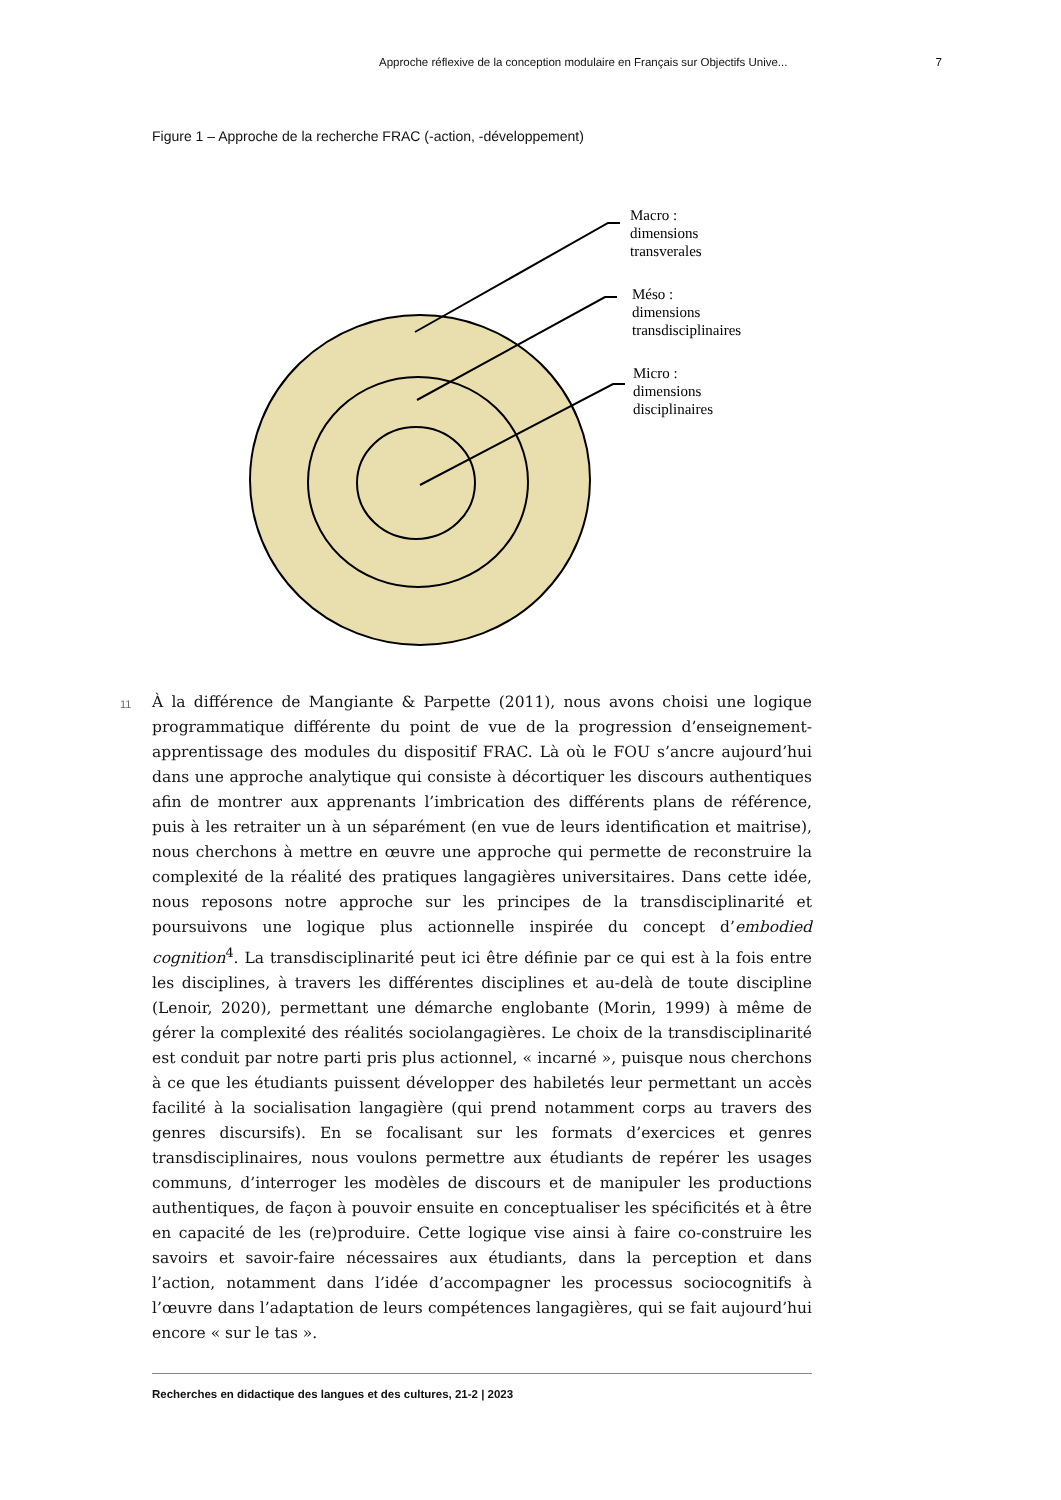Approche réflexive de la conception modulaire en Français sur Objectifs Unive... 7
Figure 1 – Approche de la recherche FRAC (-action, -développement)
Macro :
dimensions
transverales
Méso :
dimensions
transdisciplinaires
Micro :
dimensions
disciplinaires
11 À la différence de Mangiante & Parpette (2011), nous avons choisi une logique programmatique différente du point de vue de la progression d’enseignement-apprentissage des modules du dispositif FRAC. Là où le FOU s’ancre aujourd’hui dans une approche analytique qui consiste à décortiquer les discours authentiques afin de montrer aux apprenants l’imbrication des différents plans de référence, puis à les retraiter un à un séparément (en vue de leurs identification et maitrise), nous cherchons à mettre en œuvre une approche qui permette de reconstruire la complexité de la réalité des pratiques langagières universitaires. Dans cette idée, nous reposons notre approche sur les principes de la transdisciplinarité et poursuivons une logique plus actionnelle inspirée du concept d’embodied cognition<sup>4</sup>. La transdisciplinarité peut ici être définie par ce qui est à la fois entre les disciplines, à travers les différentes disciplines et au-delà de toute discipline (Lenoir, 2020), permettant une démarche englobante (Morin, 1999) à même de gérer la complexité des réalités sociolangagières. Le choix de la transdisciplinarité est conduit par notre parti pris plus actionnel, « incarné », puisque nous cherchons à ce que les étudiants puissent développer des habiletés leur permettant un accès facilité à la socialisation langagière (qui prend notamment corps au travers des genres discursifs). En se focalisant sur les formats d’exercices et genres transdisciplinaires, nous voulons permettre aux étudiants de repérer les usages communs, d’interroger les modèles de discours et de manipuler les productions authentiques, de façon à pouvoir ensuite en conceptualiser les spécificités et à être en capacité de les (re)produire. Cette logique vise ainsi à faire co-construire les savoirs et savoir-faire nécessaires aux étudiants, dans la perception et dans l’action, notamment dans l’idée d’accompagner les processus sociocognitifs à l’œuvre dans l’adaptation de leurs compétences langagières, qui se fait aujourd’hui encore « sur le tas ».
Recherches en didactique des langues et des cultures, 21-2 | 2023